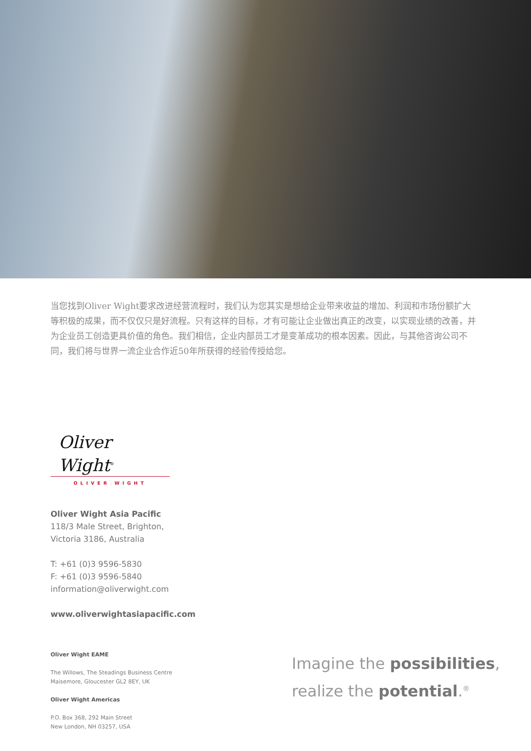当您找到Oliver Wight要求改进经营流程时，我们认为您其实是想给企业带来收益的增加、利润和市场份额扩大等积极的成果，而不仅仅只是好流程。只有这样的目标，才有可能让企业做出真正的改变，以实现业绩的改善，并为企业员工创造更具价值的角色。我们相信，企业内部员工才是变革成功的根本因素。因此，与其他咨询公司不同，我们将与世界一流企业合作近50年所获得的经验传授给您。
Oliver Wight<sup>®</sup>
OLIVER WIGHT
Oliver Wight Asia Pacific
118/3 Male Street, Brighton,
Victoria 3186, Australia
T: +61 (0)3 9596-5830
F: +61 (0)3 9596-5840
information@oliverwight.com
www.oliverwightasiapacific.com
Oliver Wight EAME
The Willows, The Steadings Business Centre
Maisemore, Gloucester GL2 8EY, UK
Oliver Wight Americas
P.O. Box 368, 292 Main Street
New London, NH 03257, USA
Imagine the possibilities,
realize the potential.<sup>®</sup>